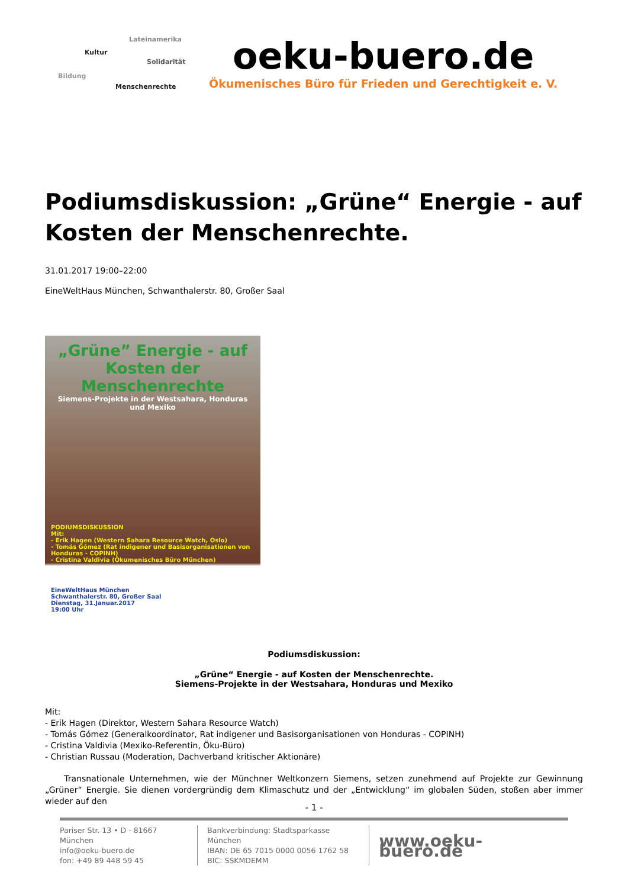Lateinamerika
Kultur
Solidarität
Bildung
Menschenrechte
oeku-buero.de
Ökumenisches Büro für Frieden und Gerechtigkeit e. V.
Podiumsdiskussion: „Grüne“ Energie - auf Kosten der Menschenrechte.
31.01.2017 19:00–22:00
EineWeltHaus München, Schwanthalerstr. 80, Großer Saal
„Grüne” Energie - auf Kosten der Menschenrechte
Siemens-Projekte in der Westsahara, Honduras und Mexiko
PODIUMSDISKUSSION
Mit:
- Erik Hagen (Western Sahara Resource Watch, Oslo)
- Tomás Gómez (Rat indigener und Basisorganisationen von Honduras - COPINH)
- Cristina Valdivia (Ökumenisches Büro München)
EineWeltHaus München
Schwanthalerstr. 80, Großer Saal
Dienstag, 31.Januar.2017
19:00 Uhr
Podiumsdiskussion:
„Grüne“ Energie - auf Kosten der Menschenrechte.
Siemens-Projekte in der Westsahara, Honduras und Mexiko
Mit:
- Erik Hagen (Direktor, Western Sahara Resource Watch)
- Tomás Gómez (Generalkoordinator, Rat indigener und Basisorganisationen von Honduras - COPINH)
- Cristina Valdivia (Mexiko-Referentin, Öku-Büro)
- Christian Russau (Moderation, Dachverband kritischer Aktionäre)
Transnationale Unternehmen, wie der Münchner Weltkonzern Siemens, setzen zunehmend auf Projekte zur Gewinnung „Grüner“ Energie. Sie dienen vordergründig dem Klimaschutz und der „Entwicklung“ im globalen Süden, stoßen aber immer wieder auf den
- 1 -
Pariser Str. 13 • D - 81667 München
info@oeku-buero.de
fon: +49 89 448 59 45
Bankverbindung: Stadtsparkasse München
IBAN: DE 65 7015 0000 0056 1762 58
BIC: SSKMDEMM
www.oeku-buero.de